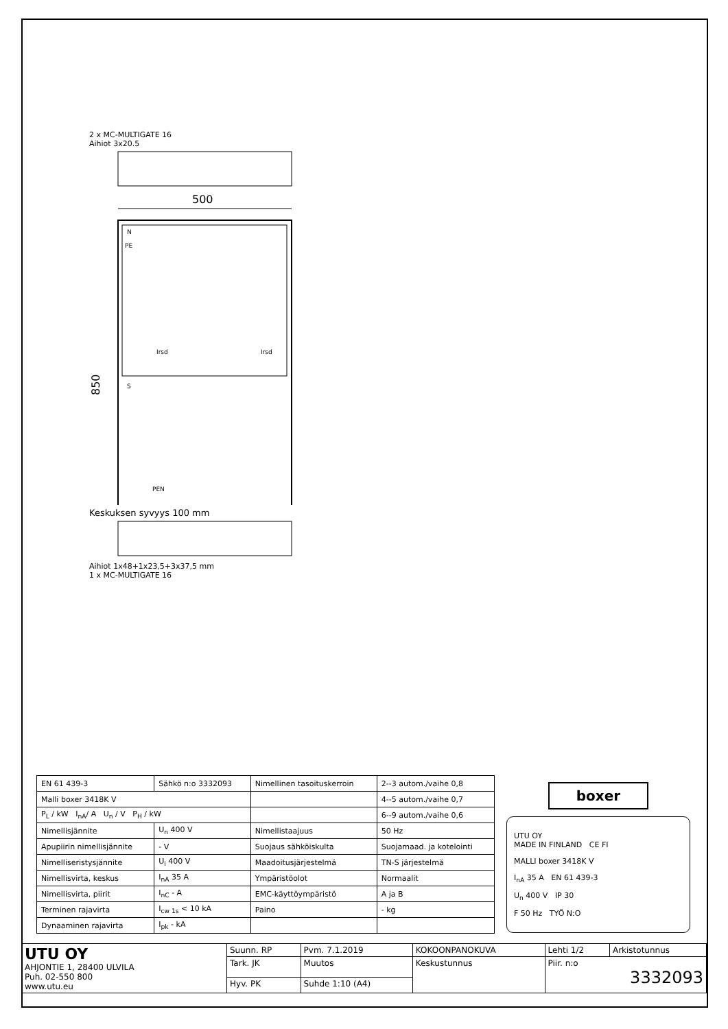2 x MC-MULTIGATE 16
Aihiot 3x20.5
500
850
N
PE
Irsd
Irsd
S
PEN
Keskuksen syvyys 100 mm
Aihiot 1x48+1x23,5+3x37,5 mm
1 x MC-MULTIGATE 16
| EN 61 439-3 | Sähkö n:o 3332093 | | Nimellinen tasoituskerroin | 2--3 autom./vaihe 0,8 |
| Malli boxer 3418K V | | | | 4--5 autom./vaihe 0,7 |
| P<sub>L</sub> / kW I<sub>nA</sub>/ A U<sub>n</sub> / V P<sub>H</sub> / kW | | | | 6--9 autom./vaihe 0,6 |
| Nimellisjännite | | U<sub>n</sub> 400 V | Nimellistaajuus | 50 Hz |
| Apupiirin nimellisjännite | | - V | Suojaus sähköiskulta | Suojamaad. ja kotelointi |
| Nimelliseristysjännite | | U<sub>i</sub> 400 V | Maadoitusjärjestelmä | TN-S järjestelmä |
| Nimellisvirta, keskus | | I<sub>nA</sub> 35 A | Ympäristöolot | Normaalit |
| Nimellisvirta, piirit | | I<sub>nC</sub> - A | EMC-käyttöympäristö | A ja B |
| Terminen rajavirta | | I<sub>cw 1s</sub> < 10 kA | Paino | - kg |
| Dynaaminen rajavirta | | I<sub>pk</sub> - kA | | |
boxer
UTU OY
MADE IN FINLAND CE FI
MALLI boxer 3418K V
I<sub>nA</sub> 35 A EN 61 439-3
U<sub>n</sub> 400 V IP 30
F 50 Hz TYÖ N:O
| UTU OY AHJONTIE 1, 28400 ULVILA Puh. 02-550 800 www.utu.eu | Suunn. RP | Pvm. 7.1.2019 | KOKOONPANOKUVA | Lehti 1/2 | Arkistotunnus |
| | Tark. JK | Muutos | Keskustunnus | Piir. n:o 3332093 | |
| | Hyv. PK | Suhde 1:10 (A4) | | | |